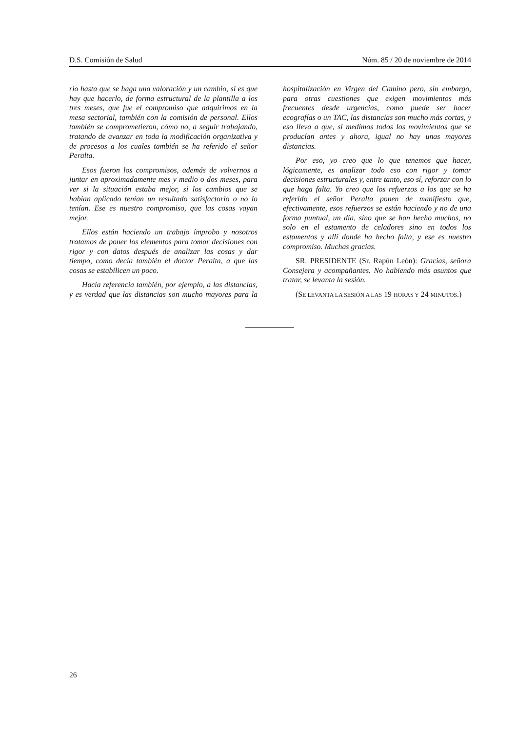D.S. Comisión de Salud Núm. 85 / 20 de noviembre de 2014
rio hasta que se haga una valoración y un cambio, si es que hay que hacerlo, de forma estructural de la plantilla a los tres meses, que fue el compromiso que adquirimos en la mesa sectorial, también con la comisión de personal. Ellos también se comprometieron, cómo no, a seguir trabajando, tratando de avanzar en toda la modificación organizativa y de procesos a los cuales también se ha referido el señor Peralta.
Esos fueron los compromisos, además de volvernos a juntar en aproximadamente mes y medio o dos meses, para ver si la situación estaba mejor, si los cambios que se habían aplicado tenían un resultado satisfactorio o no lo tenían. Ese es nuestro compromiso, que las cosas vayan mejor.
Ellos están haciendo un trabajo ímprobo y nosotros tratamos de poner los elementos para tomar decisiones con rigor y con datos después de analizar las cosas y dar tiempo, como decía también el doctor Peralta, a que las cosas se estabilicen un poco.
Hacía referencia también, por ejemplo, a las distancias, y es verdad que las distancias son mucho mayores para la hospitalización en Virgen del Camino pero, sin embargo, para otras cuestiones que exigen movimientos más frecuentes desde urgencias, como puede ser hacer ecografías o un TAC, las distancias son mucho más cortas, y eso lleva a que, si medimos todos los movimientos que se producían antes y ahora, igual no hay unas mayores distancias.
Por eso, yo creo que lo que tenemos que hacer, lógicamente, es analizar todo eso con rigor y tomar decisiones estructurales y, entre tanto, eso sí, reforzar con lo que haga falta. Yo creo que los refuerzos a los que se ha referido el señor Peralta ponen de manifiesto que, efectivamente, esos refuerzos se están haciendo y no de una forma puntual, un día, sino que se han hecho muchos, no solo en el estamento de celadores sino en todos los estamentos y allí donde ha hecho falta, y ese es nuestro compromiso. Muchas gracias.
SR. PRESIDENTE (Sr. Rapún León): Gracias, señora Consejera y acompañantes. No habiendo más asuntos que tratar, se levanta la sesión.
(SE LEVANTA LA SESIÓN A LAS 19 HORAS Y 24 MINUTOS.)
26